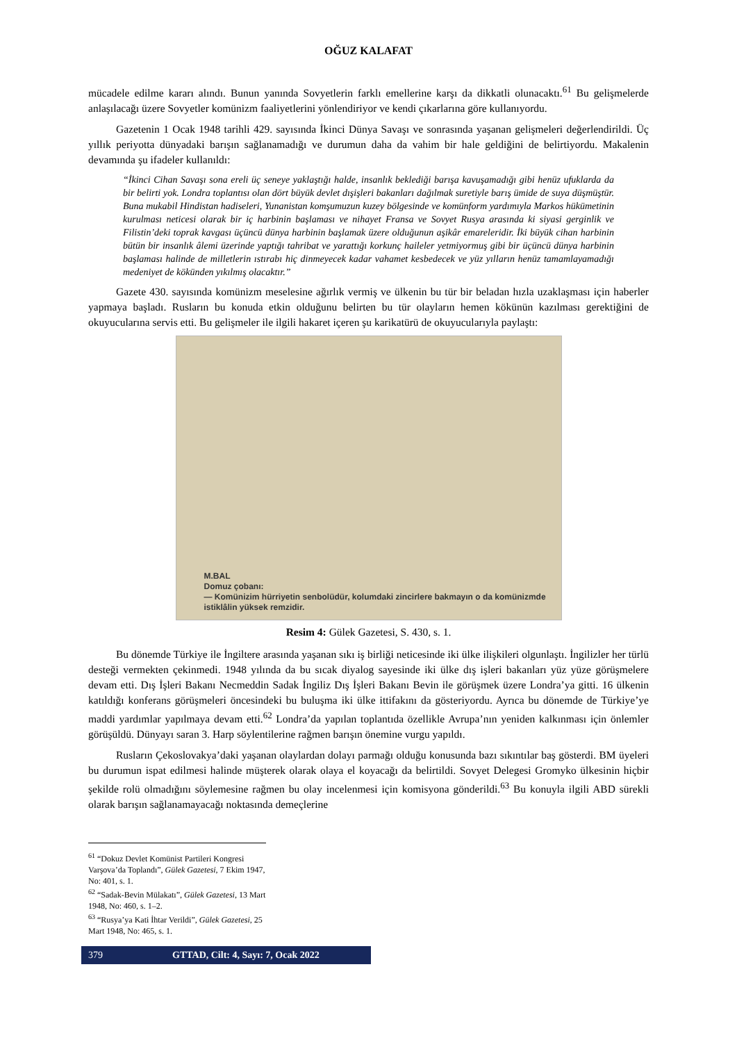OĞUZ KALAFAT
mücadele edilme kararı alındı. Bunun yanında Sovyetlerin farklı emellerine karşı da dikkatli olunacaktı.<sup>61</sup> Bu gelişmelerde anlaşılacağı üzere Sovyetler komünizm faaliyetlerini yönlendiriyor ve kendi çıkarlarına göre kullanıyordu.
Gazetenin 1 Ocak 1948 tarihli 429. sayısında İkinci Dünya Savaşı ve sonrasında yaşanan gelişmeleri değerlendirildi. Üç yıllık periyotta dünyadaki barışın sağlanamadığı ve durumun daha da vahim bir hale geldiğini de belirtiyordu. Makalenin devamında şu ifadeler kullanıldı:
“İkinci Cihan Savaşı sona ereli üç seneye yaklaştığı halde, insanlık beklediği barışa kavuşamadığı gibi henüz ufuklarda da bir belirti yok. Londra toplantısı olan dört büyük devlet dışişleri bakanları dağılmak suretiyle barış ümide de suya düşmüştür. Buna mukabil Hindistan hadiseleri, Yunanistan komşumuzun kuzey bölgesinde ve komünform yardımıyla Markos hükümetinin kurulması neticesi olarak bir iç harbinin başlaması ve nihayet Fransa ve Sovyet Rusya arasında ki siyasi gerginlik ve Filistin’deki toprak kavgası üçüncü dünya harbinin başlamak üzere olduğunun aşikâr emareleridir. İki büyük cihan harbinin bütün bir insanlık âlemi üzerinde yaptığı tahribat ve yarattığı korkunç haileler yetmiyormuş gibi bir üçüncü dünya harbinin başlaması halinde de milletlerin ıstırabı hiç dinmeyecek kadar vahamet kesbedecek ve yüz yılların henüz tamamlayamadığı medeniyet de kökünden yıkılmış olacaktır.”
Gazete 430. sayısında komünizm meselesine ağırlık vermiş ve ülkenin bu tür bir beladan hızla uzaklaşması için haberler yapmaya başladı. Rusların bu konuda etkin olduğunu belirten bu tür olayların hemen kökünün kazılması gerektiğini de okuyucularına servis etti. Bu gelişmeler ile ilgili hakaret içeren şu karikatürü de okuyucularıyla paylaştı:
M.BAL
Domuz çobanı:
— Komünizim hürriyetin senbolüdür, kolumdaki zincirlere bakmayın o da komünizmde istiklâlin yüksek remzidir.
Resim 4: Gülek Gazetesi, S. 430, s. 1.
Bu dönemde Türkiye ile İngiltere arasında yaşanan sıkı iş birliği neticesinde iki ülke ilişkileri olgunlaştı. İngilizler her türlü desteği vermekten çekinmedi. 1948 yılında da bu sıcak diyalog sayesinde iki ülke dış işleri bakanları yüz yüze görüşmelere devam etti. Dış İşleri Bakanı Necmeddin Sadak İngiliz Dış İşleri Bakanı Bevin ile görüşmek üzere Londra’ya gitti. 16 ülkenin katıldığı konferans görüşmeleri öncesindeki bu buluşma iki ülke ittifakını da gösteriyordu. Ayrıca bu dönemde de Türkiye’ye maddi yardımlar yapılmaya devam etti.<sup>62</sup> Londra’da yapılan toplantıda özellikle Avrupa’nın yeniden kalkınması için önlemler görüşüldü. Dünyayı saran 3. Harp söylentilerine rağmen barışın önemine vurgu yapıldı.
Rusların Çekoslovakya’daki yaşanan olaylardan dolayı parmağı olduğu konusunda bazı sıkıntılar baş gösterdi. BM üyeleri bu durumun ispat edilmesi halinde müşterek olarak olaya el koyacağı da belirtildi. Sovyet Delegesi Gromyko ülkesinin hiçbir şekilde rolü olmadığını söylemesine rağmen bu olay incelenmesi için komisyona gönderildi.<sup>63</sup> Bu konuyla ilgili ABD sürekli olarak barışın sağlanamayacağı noktasında demeçlerine
<sup>61</sup> “Dokuz Devlet Komünist Partileri Kongresi Varşova’da Toplandı”, Gülek Gazetesi, 7 Ekim 1947, No: 401, s. 1.
<sup>62</sup> “Sadak-Bevin Mülakatı”, Gülek Gazetesi, 13 Mart 1948, No: 460, s. 1–2.
<sup>63</sup> “Rusya’ya Kati İhtar Verildi”, Gülek Gazetesi, 25 Mart 1948, No: 465, s. 1.
379 GTTAD, Cilt: 4, Sayı: 7, Ocak 2022